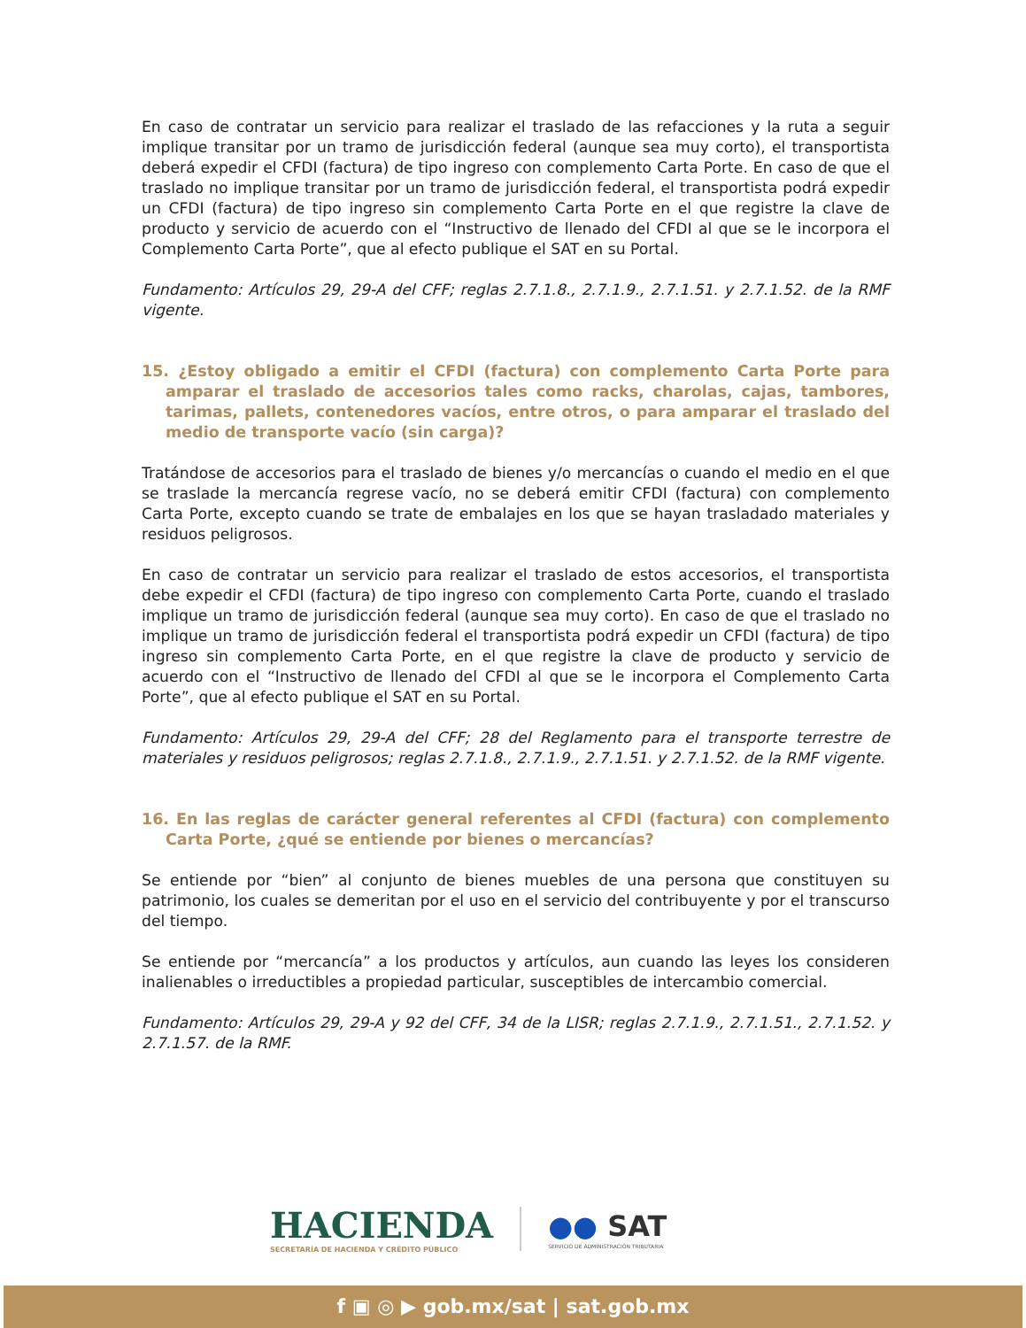En caso de contratar un servicio para realizar el traslado de las refacciones y la ruta a seguir implique transitar por un tramo de jurisdicción federal (aunque sea muy corto), el transportista deberá expedir el CFDI (factura) de tipo ingreso con complemento Carta Porte. En caso de que el traslado no implique transitar por un tramo de jurisdicción federal, el transportista podrá expedir un CFDI (factura) de tipo ingreso sin complemento Carta Porte en el que registre la clave de producto y servicio de acuerdo con el “Instructivo de llenado del CFDI al que se le incorpora el Complemento Carta Porte”, que al efecto publique el SAT en su Portal.
Fundamento: Artículos 29, 29-A del CFF; reglas 2.7.1.8., 2.7.1.9., 2.7.1.51. y 2.7.1.52. de la RMF vigente.
15. ¿Estoy obligado a emitir el CFDI (factura) con complemento Carta Porte para amparar el traslado de accesorios tales como racks, charolas, cajas, tambores, tarimas, pallets, contenedores vacíos, entre otros, o para amparar el traslado del medio de transporte vacío (sin carga)?
Tratándose de accesorios para el traslado de bienes y/o mercancías o cuando el medio en el que se traslade la mercancía regrese vacío, no se deberá emitir CFDI (factura) con complemento Carta Porte, excepto cuando se trate de embalajes en los que se hayan trasladado materiales y residuos peligrosos.
En caso de contratar un servicio para realizar el traslado de estos accesorios, el transportista debe expedir el CFDI (factura) de tipo ingreso con complemento Carta Porte, cuando el traslado implique un tramo de jurisdicción federal (aunque sea muy corto). En caso de que el traslado no implique un tramo de jurisdicción federal el transportista podrá expedir un CFDI (factura) de tipo ingreso sin complemento Carta Porte, en el que registre la clave de producto y servicio de acuerdo con el “Instructivo de llenado del CFDI al que se le incorpora el Complemento Carta Porte”, que al efecto publique el SAT en su Portal.
Fundamento: Artículos 29, 29-A del CFF; 28 del Reglamento para el transporte terrestre de materiales y residuos peligrosos; reglas 2.7.1.8., 2.7.1.9., 2.7.1.51. y 2.7.1.52. de la RMF vigente.
16. En las reglas de carácter general referentes al CFDI (factura) con complemento Carta Porte, ¿qué se entiende por bienes o mercancías?
Se entiende por “bien” al conjunto de bienes muebles de una persona que constituyen su patrimonio, los cuales se demeritan por el uso en el servicio del contribuyente y por el transcurso del tiempo.
Se entiende por “mercancía” a los productos y artículos, aun cuando las leyes los consideren inalienables o irreductibles a propiedad particular, susceptibles de intercambio comercial.
Fundamento: Artículos 29, 29-A y 92 del CFF, 34 de la LISR; reglas 2.7.1.9., 2.7.1.51., 2.7.1.52. y 2.7.1.57. de la RMF.
HACIENDA
SECRETARÍA DE HACIENDA Y CRÉDITO PÚBLICO
●● SAT
SERVICIO DE ADMINISTRACIÓN TRIBUTARIA
f ▣ ◎ ▶ gob.mx/sat | sat.gob.mx